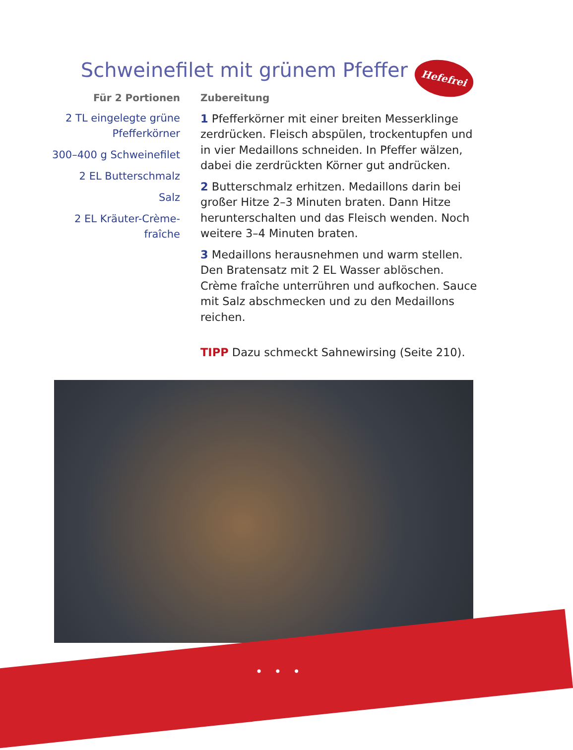Schweinefilet mit grünem Pfeffer Hefefrei
Für 2 Portionen
2 TL eingelegte grüne Pfefferkörner
300–400 g Schweinefilet
2 EL Butterschmalz
Salz
2 EL Kräuter-Crème-fraîche
Zubereitung
1 Pfefferkörner mit einer breiten Messerklinge zerdrücken. Fleisch abspülen, trockentupfen und in vier Medaillons schneiden. In Pfeffer wälzen, dabei die zerdrückten Körner gut andrücken.
2 Butterschmalz erhitzen. Medaillons darin bei großer Hitze 2–3 Minuten braten. Dann Hitze herunterschalten und das Fleisch wenden. Noch weitere 3–4 Minuten braten.
3 Medaillons herausnehmen und warm stellen. Den Bratensatz mit 2 EL Wasser ablöschen. Crème fraîche unterrühren und aufkochen. Sauce mit Salz abschmecken und zu den Medaillons reichen.
TIPP Dazu schmeckt Sahnewirsing (Seite 210).
• • •